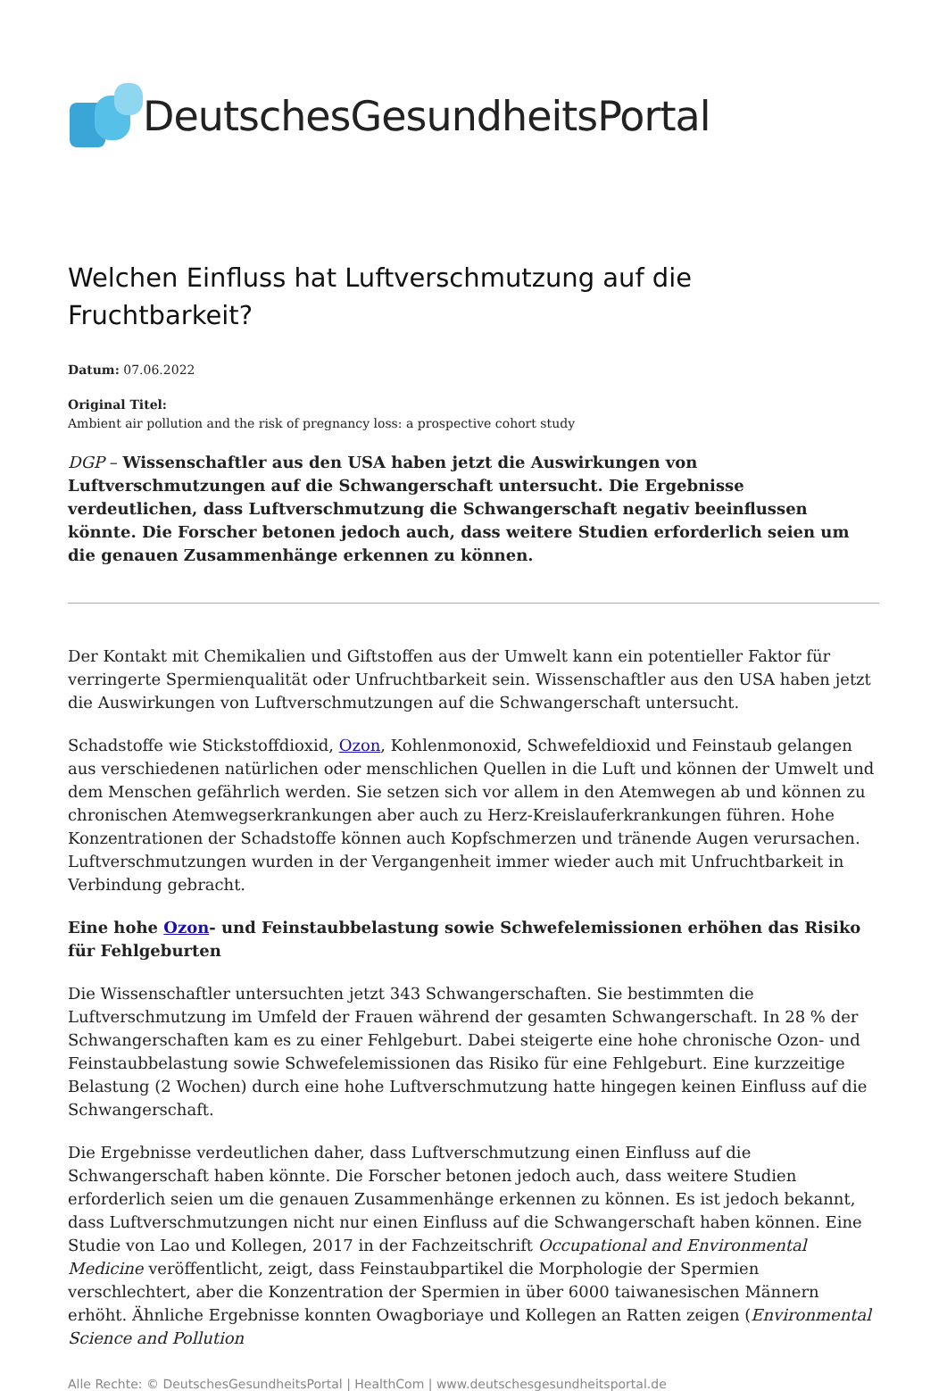DeutschesGesundheitsPortal
Welchen Einfluss hat Luftverschmutzung auf die Fruchtbarkeit?
Datum: 07.06.2022
Original Titel:
Ambient air pollution and the risk of pregnancy loss: a prospective cohort study
DGP – Wissenschaftler aus den USA haben jetzt die Auswirkungen von Luftverschmutzungen auf die Schwangerschaft untersucht. Die Ergebnisse verdeutlichen, dass Luftverschmutzung die Schwangerschaft negativ beeinflussen könnte. Die Forscher betonen jedoch auch, dass weitere Studien erforderlich seien um die genauen Zusammenhänge erkennen zu können.
Der Kontakt mit Chemikalien und Giftstoffen aus der Umwelt kann ein potentieller Faktor für verringerte Spermienqualität oder Unfruchtbarkeit sein. Wissenschaftler aus den USA haben jetzt die Auswirkungen von Luftverschmutzungen auf die Schwangerschaft untersucht.
Schadstoffe wie Stickstoffdioxid, Ozon, Kohlenmonoxid, Schwefeldioxid und Feinstaub gelangen aus verschiedenen natürlichen oder menschlichen Quellen in die Luft und können der Umwelt und dem Menschen gefährlich werden. Sie setzen sich vor allem in den Atemwegen ab und können zu chronischen Atemwegserkrankungen aber auch zu Herz-Kreislauferkrankungen führen. Hohe Konzentrationen der Schadstoffe können auch Kopfschmerzen und tränende Augen verursachen. Luftverschmutzungen wurden in der Vergangenheit immer wieder auch mit Unfruchtbarkeit in Verbindung gebracht.
Eine hohe Ozon- und Feinstaubbelastung sowie Schwefelemissionen erhöhen das Risiko für Fehlgeburten
Die Wissenschaftler untersuchten jetzt 343 Schwangerschaften. Sie bestimmten die Luftverschmutzung im Umfeld der Frauen während der gesamten Schwangerschaft. In 28 % der Schwangerschaften kam es zu einer Fehlgeburt. Dabei steigerte eine hohe chronische Ozon- und Feinstaubbelastung sowie Schwefelemissionen das Risiko für eine Fehlgeburt. Eine kurzzeitige Belastung (2 Wochen) durch eine hohe Luftverschmutzung hatte hingegen keinen Einfluss auf die Schwangerschaft.
Die Ergebnisse verdeutlichen daher, dass Luftverschmutzung einen Einfluss auf die Schwangerschaft haben könnte. Die Forscher betonen jedoch auch, dass weitere Studien erforderlich seien um die genauen Zusammenhänge erkennen zu können. Es ist jedoch bekannt, dass Luftverschmutzungen nicht nur einen Einfluss auf die Schwangerschaft haben können. Eine Studie von Lao und Kollegen, 2017 in der Fachzeitschrift Occupational and Environmental Medicine veröffentlicht, zeigt, dass Feinstaubpartikel die Morphologie der Spermien verschlechtert, aber die Konzentration der Spermien in über 6000 taiwanesischen Männern erhöht. Ähnliche Ergebnisse konnten Owagboriaye und Kollegen an Ratten zeigen (Environmental Science and Pollution
Alle Rechte: © DeutschesGesundheitsPortal | HealthCom | www.deutschesgesundheitsportal.de